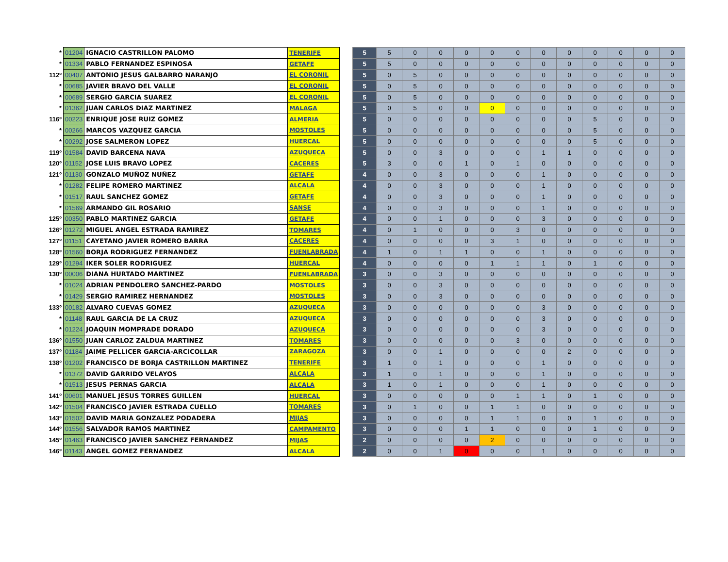| * | 01204 | IGNACIO CASTRILLON PALOMO | TENERIFE | | 5 | 5 | 0 | 0 | 0 | 0 | 0 | 0 | 0 | 0 | 0 | 0 | 0 |
| * | 01334 | PABLO FERNANDEZ ESPINOSA | GETAFE | | 5 | 5 | 0 | 0 | 0 | 0 | 0 | 0 | 0 | 0 | 0 | 0 | 0 |
| 112º | 00407 | ANTONIO JESUS GALBARRO NARANJO | EL CORONIL | | 5 | 0 | 5 | 0 | 0 | 0 | 0 | 0 | 0 | 0 | 0 | 0 | 0 |
| * | 00685 | JAVIER BRAVO DEL VALLE | EL CORONIL | | 5 | 0 | 5 | 0 | 0 | 0 | 0 | 0 | 0 | 0 | 0 | 0 | 0 |
| * | 00689 | SERGIO GARCIA SUAREZ | EL CORONIL | | 5 | 0 | 5 | 0 | 0 | 0 | 0 | 0 | 0 | 0 | 0 | 0 | 0 |
| * | 01362 | JUAN CARLOS DIAZ MARTINEZ | MALAGA | | 5 | 0 | 5 | 0 | 0 | 0 | 0 | 0 | 0 | 0 | 0 | 0 | 0 |
| 116º | 00223 | ENRIQUE JOSE RUIZ GOMEZ | ALMERIA | | 5 | 0 | 0 | 0 | 0 | 0 | 0 | 0 | 0 | 5 | 0 | 0 | 0 |
| * | 00266 | MARCOS VAZQUEZ GARCIA | MOSTOLES | | 5 | 0 | 0 | 0 | 0 | 0 | 0 | 0 | 0 | 5 | 0 | 0 | 0 |
| * | 00292 | JOSE SALMERON LOPEZ | HUERCAL | | 5 | 0 | 0 | 0 | 0 | 0 | 0 | 0 | 0 | 5 | 0 | 0 | 0 |
| 119º | 01584 | DAVID BARCENA NAVA | AZUQUECA | | 5 | 0 | 0 | 3 | 0 | 0 | 0 | 1 | 1 | 0 | 0 | 0 | 0 |
| 120º | 01152 | JOSE LUIS BRAVO LOPEZ | CACERES | | 5 | 3 | 0 | 0 | 1 | 0 | 1 | 0 | 0 | 0 | 0 | 0 | 0 |
| 121º | 01130 | GONZALO MUÑOZ NUÑEZ | GETAFE | | 4 | 0 | 0 | 3 | 0 | 0 | 0 | 1 | 0 | 0 | 0 | 0 | 0 |
| * | 01282 | FELIPE ROMERO MARTINEZ | ALCALA | | 4 | 0 | 0 | 3 | 0 | 0 | 0 | 1 | 0 | 0 | 0 | 0 | 0 |
| * | 01517 | RAUL SANCHEZ GOMEZ | GETAFE | | 4 | 0 | 0 | 3 | 0 | 0 | 0 | 1 | 0 | 0 | 0 | 0 | 0 |
| * | 01569 | ARMANDO GIL ROSARIO | SANSE | | 4 | 0 | 0 | 3 | 0 | 0 | 0 | 1 | 0 | 0 | 0 | 0 | 0 |
| 125º | 00350 | PABLO MARTINEZ GARCIA | GETAFE | | 4 | 0 | 0 | 1 | 0 | 0 | 0 | 3 | 0 | 0 | 0 | 0 | 0 |
| 126º | 01272 | MIGUEL ANGEL ESTRADA RAMIREZ | TOMARES | | 4 | 0 | 1 | 0 | 0 | 0 | 3 | 0 | 0 | 0 | 0 | 0 | 0 |
| 127º | 01151 | CAYETANO JAVIER ROMERO BARRA | CACERES | | 4 | 0 | 0 | 0 | 0 | 3 | 1 | 0 | 0 | 0 | 0 | 0 | 0 |
| 128º | 01560 | BORJA RODRIGUEZ FERNANDEZ | FUENLABRADA | | 4 | 1 | 0 | 1 | 1 | 0 | 0 | 1 | 0 | 0 | 0 | 0 | 0 |
| 129º | 01294 | IKER SOLER RODRIGUEZ | HUERCAL | | 4 | 0 | 0 | 0 | 0 | 1 | 1 | 1 | 0 | 1 | 0 | 0 | 0 |
| 130º | 00006 | DIANA HURTADO MARTINEZ | FUENLABRADA | | 3 | 0 | 0 | 3 | 0 | 0 | 0 | 0 | 0 | 0 | 0 | 0 | 0 |
| * | 01024 | ADRIAN PENDOLERO SANCHEZ-PARDO | MOSTOLES | | 3 | 0 | 0 | 3 | 0 | 0 | 0 | 0 | 0 | 0 | 0 | 0 | 0 |
| * | 01429 | SERGIO RAMIREZ HERNANDEZ | MOSTOLES | | 3 | 0 | 0 | 3 | 0 | 0 | 0 | 0 | 0 | 0 | 0 | 0 | 0 |
| 133º | 00182 | ALVARO CUEVAS GOMEZ | AZUQUECA | | 3 | 0 | 0 | 0 | 0 | 0 | 0 | 3 | 0 | 0 | 0 | 0 | 0 |
| * | 01148 | RAUL GARCIA DE LA CRUZ | AZUQUECA | | 3 | 0 | 0 | 0 | 0 | 0 | 0 | 3 | 0 | 0 | 0 | 0 | 0 |
| * | 01224 | JOAQUIN MOMPRADE DORADO | AZUQUECA | | 3 | 0 | 0 | 0 | 0 | 0 | 0 | 3 | 0 | 0 | 0 | 0 | 0 |
| 136º | 01550 | JUAN CARLOZ ZALDUA MARTINEZ | TOMARES | | 3 | 0 | 0 | 0 | 0 | 0 | 3 | 0 | 0 | 0 | 0 | 0 | 0 |
| 137º | 01184 | JAIME PELLICER GARCIA-ARCICOLLAR | ZARAGOZA | | 3 | 0 | 0 | 1 | 0 | 0 | 0 | 0 | 2 | 0 | 0 | 0 | 0 |
| 138º | 01202 | FRANCISCO DE BORJA CASTRILLON MARTINEZ | TENERIFE | | 3 | 1 | 0 | 1 | 0 | 0 | 0 | 1 | 0 | 0 | 0 | 0 | 0 |
| * | 01372 | DAVID GARRIDO VELAYOS | ALCALA | | 3 | 1 | 0 | 1 | 0 | 0 | 0 | 1 | 0 | 0 | 0 | 0 | 0 |
| * | 01513 | JESUS PERNAS GARCIA | ALCALA | | 3 | 1 | 0 | 1 | 0 | 0 | 0 | 1 | 0 | 0 | 0 | 0 | 0 |
| 141º | 00601 | MANUEL JESUS TORRES GUILLEN | HUERCAL | | 3 | 0 | 0 | 0 | 0 | 0 | 1 | 1 | 0 | 1 | 0 | 0 | 0 |
| 142º | 01504 | FRANCISCO JAVIER ESTRADA CUELLO | TOMARES | | 3 | 0 | 1 | 0 | 0 | 1 | 1 | 0 | 0 | 0 | 0 | 0 | 0 |
| 143º | 01502 | DAVID MARIA GONZALEZ PODADERA | MIJAS | | 3 | 0 | 0 | 0 | 0 | 1 | 1 | 0 | 0 | 1 | 0 | 0 | 0 |
| 144º | 01556 | SALVADOR RAMOS MARTINEZ | CAMPAMENTO | | 3 | 0 | 0 | 0 | 1 | 1 | 0 | 0 | 0 | 1 | 0 | 0 | 0 |
| 145º | 01463 | FRANCISCO JAVIER SANCHEZ FERNANDEZ | MIJAS | | 2 | 0 | 0 | 0 | 0 | 2 | 0 | 0 | 0 | 0 | 0 | 0 | 0 |
| 146º | 01143 | ANGEL GOMEZ FERNANDEZ | ALCALA | | 2 | 0 | 0 | 1 | 0 | 0 | 0 | 1 | 0 | 0 | 0 | 0 | 0 |